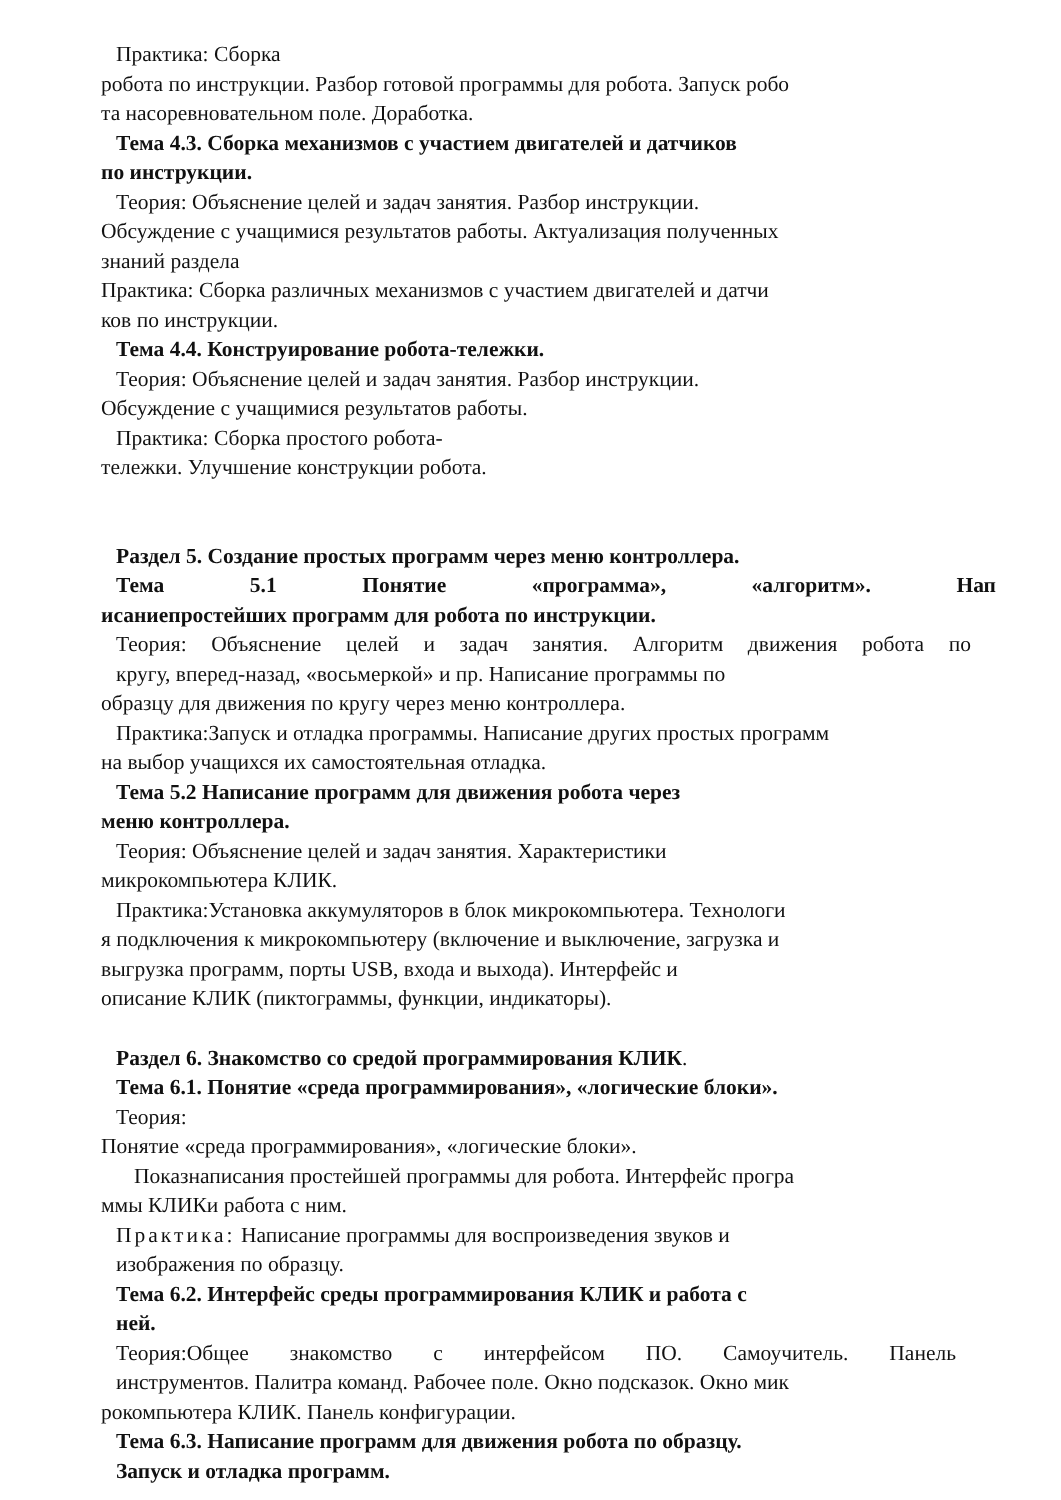Практика: Сборка
робота по инструкции. Разбор готовой программы для робота. Запуск робо
та насоревновательном поле. Доработка.
Тема 4.3. Сборка механизмов с участием двигателей и датчиков
по инструкции.
Теория: Объяснение целей и задач занятия. Разбор инструкции.
Обсуждение с учащимися результатов работы. Актуализация полученных
знаний раздела
Практика: Сборка различных механизмов с участием двигателей и датчи
ков по инструкции.
Тема 4.4. Конструирование робота-тележки.
Теория: Объяснение целей и задач занятия. Разбор инструкции.
Обсуждение с учащимися результатов работы.
Практика: Сборка простого робота-
тележки. Улучшение конструкции робота.
Раздел 5. Создание простых программ через меню контроллера.
Тема 5.1 Понятие «программа», «алгоритм». Нап
исаниепростейших программ для робота по инструкции.
Теория: Объяснение целей и задач занятия. Алгоритм движения робота по
кругу, вперед-назад, «восьмеркой» и пр. Написание программы по
образцу для движения по кругу через меню контроллера.
Практика:Запуск и отладка программы. Написание других простых программ
на выбор учащихся их самостоятельная отладка.
Тема 5.2 Написание программ для движения робота через
меню контроллера.
Теория: Объяснение целей и задач занятия. Характеристики
микрокомпьютера КЛИК.
Практика:Установка аккумуляторов в блок микрокомпьютера. Технологи
я подключения к микрокомпьютеру (включение и выключение, загрузка и
выгрузка программ, порты USB, входа и выхода). Интерфейс и
описание КЛИК (пиктограммы, функции, индикаторы).
Раздел 6. Знакомство со средой программирования КЛИК.
Тема 6.1. Понятие «среда программирования», «логические блоки».
Теория:
Понятие «среда программирования», «логические блоки».
Показнаписания простейшей программы для робота. Интерфейс програ
ммы КЛИКи работа с ним.
Практика: Написание программы для воспроизведения звуков и
изображения по образцу.
Тема 6.2. Интерфейс среды программирования КЛИК и работа с
ней.
Теория:Общее знакомство с интерфейсом ПО. Самоучитель. Панель
инструментов. Палитра команд. Рабочее поле. Окно подсказок. Окно мик
рокомпьютера КЛИК. Панель конфигурации.
Тема 6.3. Написание программ для движения робота по образцу.
Запуск и отладка программ.